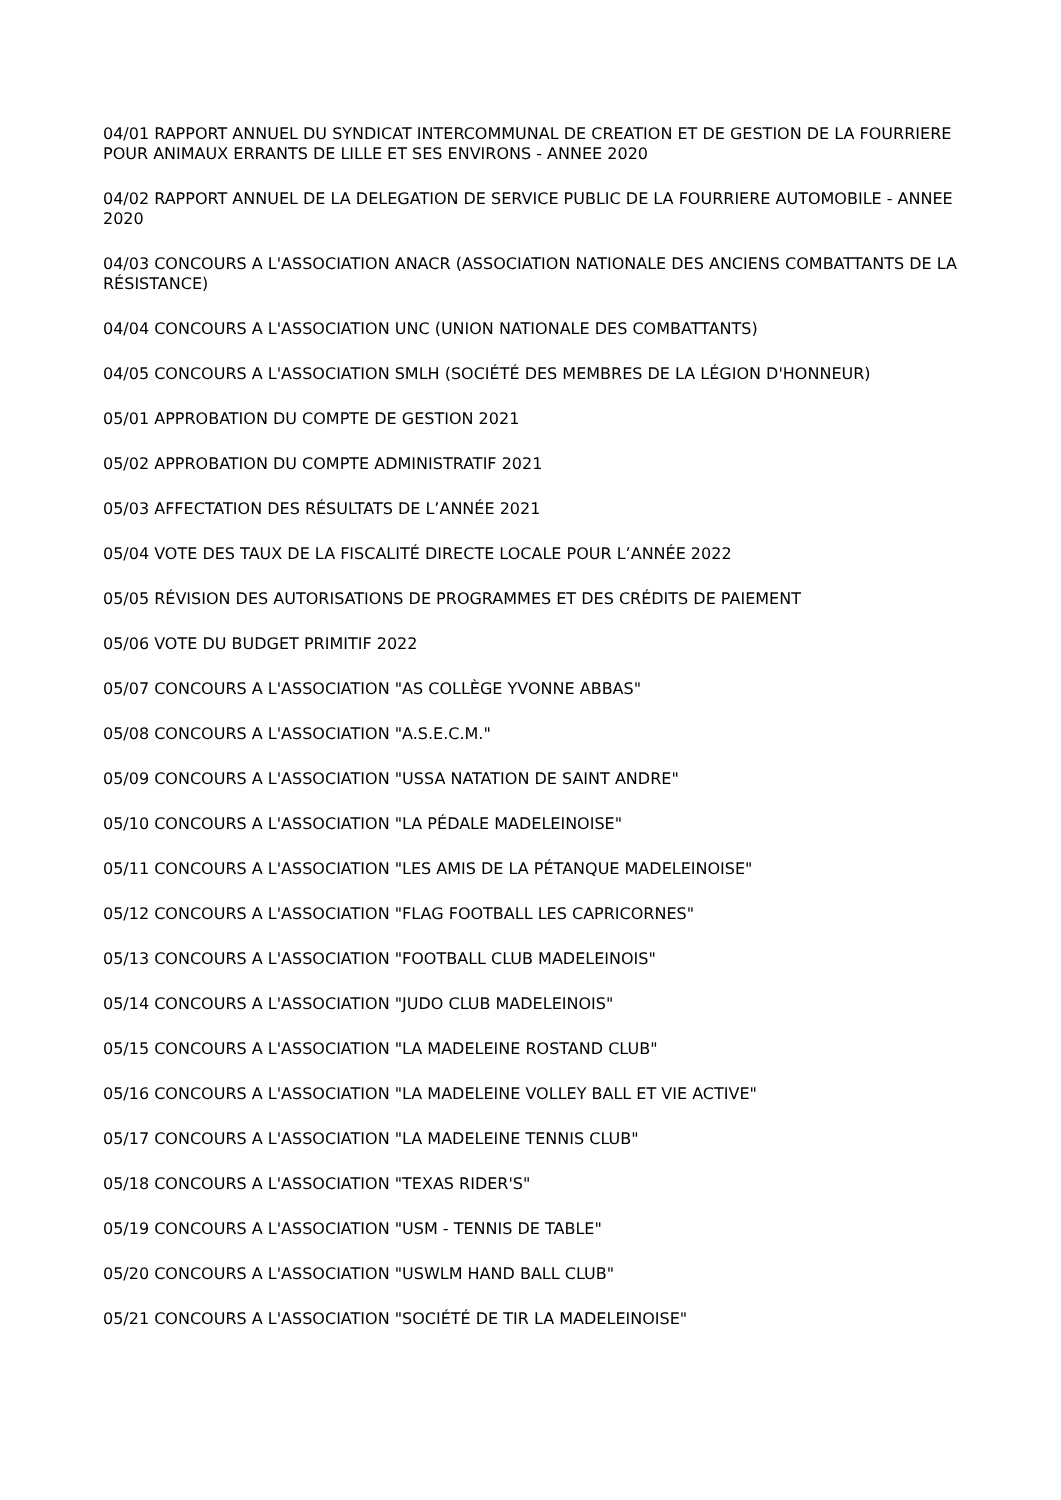04/01 RAPPORT ANNUEL DU SYNDICAT INTERCOMMUNAL DE CREATION ET DE GESTION DE LA FOURRIERE POUR ANIMAUX ERRANTS DE LILLE ET SES ENVIRONS - ANNEE 2020
04/02 RAPPORT ANNUEL DE LA DELEGATION DE SERVICE PUBLIC DE LA FOURRIERE AUTOMOBILE - ANNEE 2020
04/03 CONCOURS A L'ASSOCIATION ANACR (ASSOCIATION NATIONALE DES ANCIENS COMBATTANTS DE LA RÉSISTANCE)
04/04 CONCOURS A L'ASSOCIATION UNC (UNION NATIONALE DES COMBATTANTS)
04/05 CONCOURS A L'ASSOCIATION SMLH (SOCIÉTÉ DES MEMBRES DE LA LÉGION D'HONNEUR)
05/01 APPROBATION DU COMPTE DE GESTION 2021
05/02 APPROBATION DU COMPTE ADMINISTRATIF 2021
05/03 AFFECTATION DES RÉSULTATS DE L’ANNÉE 2021
05/04 VOTE DES TAUX DE LA FISCALITÉ DIRECTE LOCALE POUR L’ANNÉE 2022
05/05 RÉVISION DES AUTORISATIONS DE PROGRAMMES ET DES CRÉDITS DE PAIEMENT
05/06 VOTE DU BUDGET PRIMITIF 2022
05/07 CONCOURS A L'ASSOCIATION "AS COLLÈGE YVONNE ABBAS"
05/08 CONCOURS A L'ASSOCIATION "A.S.E.C.M."
05/09 CONCOURS A L'ASSOCIATION "USSA NATATION DE SAINT ANDRE"
05/10 CONCOURS A L'ASSOCIATION "LA PÉDALE MADELEINOISE"
05/11 CONCOURS A L'ASSOCIATION "LES AMIS DE LA PÉTANQUE MADELEINOISE"
05/12 CONCOURS A L'ASSOCIATION "FLAG FOOTBALL LES CAPRICORNES"
05/13 CONCOURS A L'ASSOCIATION "FOOTBALL CLUB MADELEINOIS"
05/14 CONCOURS A L'ASSOCIATION "JUDO CLUB MADELEINOIS"
05/15 CONCOURS A L'ASSOCIATION "LA MADELEINE ROSTAND CLUB"
05/16 CONCOURS A L'ASSOCIATION "LA MADELEINE VOLLEY BALL ET VIE ACTIVE"
05/17 CONCOURS A L'ASSOCIATION "LA MADELEINE TENNIS CLUB"
05/18 CONCOURS A L'ASSOCIATION "TEXAS RIDER'S"
05/19 CONCOURS A L'ASSOCIATION "USM - TENNIS DE TABLE"
05/20 CONCOURS A L'ASSOCIATION "USWLM HAND BALL CLUB"
05/21 CONCOURS A L'ASSOCIATION "SOCIÉTÉ DE TIR LA MADELEINOISE"